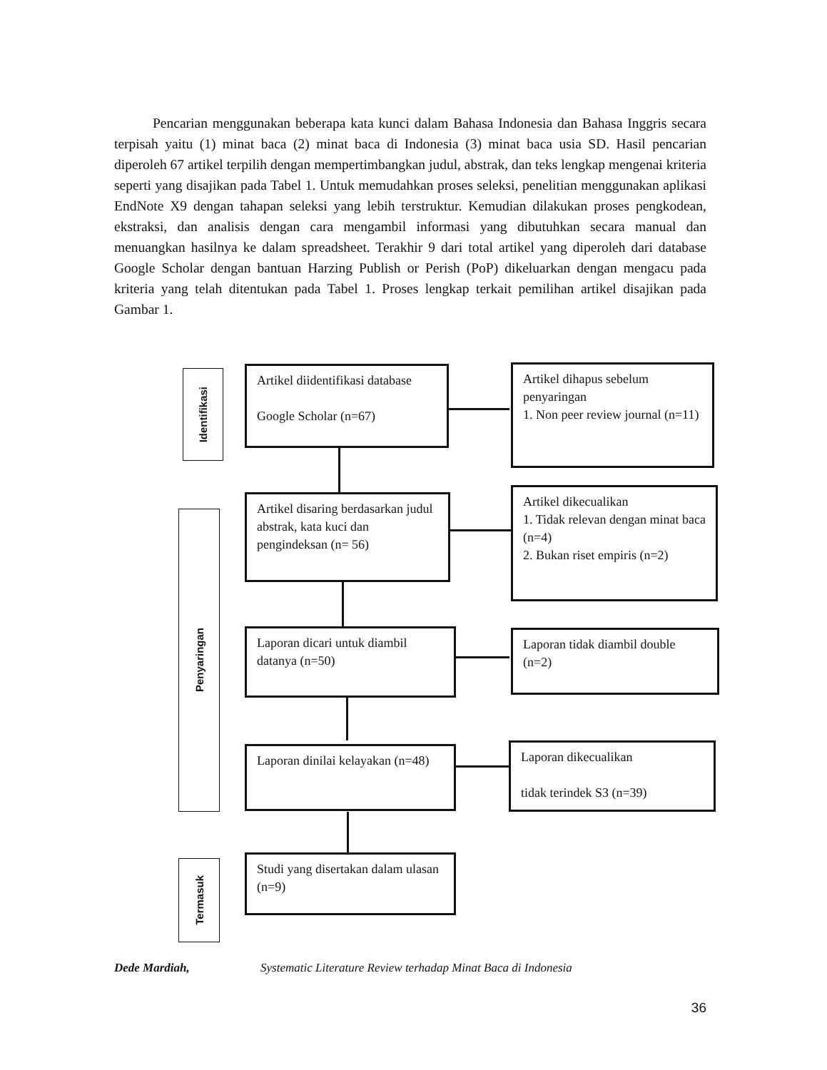Pencarian menggunakan beberapa kata kunci dalam Bahasa Indonesia dan Bahasa Inggris secara terpisah yaitu (1) minat baca (2) minat baca di Indonesia (3) minat baca usia SD. Hasil pencarian diperoleh 67 artikel terpilih dengan mempertimbangkan judul, abstrak, dan teks lengkap mengenai kriteria seperti yang disajikan pada Tabel 1. Untuk memudahkan proses seleksi, penelitian menggunakan aplikasi EndNote X9 dengan tahapan seleksi yang lebih terstruktur. Kemudian dilakukan proses pengkodean, ekstraksi, dan analisis dengan cara mengambil informasi yang dibutuhkan secara manual dan menuangkan hasilnya ke dalam spreadsheet. Terakhir 9 dari total artikel yang diperoleh dari database Google Scholar dengan bantuan Harzing Publish or Perish (PoP) dikeluarkan dengan mengacu pada kriteria yang telah ditentukan pada Tabel 1. Proses lengkap terkait pemilihan artikel disajikan pada Gambar 1.
Identifikasi
Artikel diidentifikasi database
Google Scholar (n=67)
Artikel dihapus sebelum penyaringan
1. Non peer review journal (n=11)
Penyaringan
Artikel disaring berdasarkan judul abstrak, kata kuci dan pengindeksan (n= 56)
Artikel dikecualikan
1. Tidak relevan dengan minat baca (n=4)
2. Bukan riset empiris (n=2)
Laporan dicari untuk diambil datanya (n=50)
Laporan tidak diambil double (n=2)
Laporan dinilai kelayakan (n=48)
Laporan dikecualikan
tidak terindek S3 (n=39)
Termasuk
Studi yang disertakan dalam ulasan (n=9)
Dede Mardiah, Systematic Literature Review terhadap Minat Baca di Indonesia
36